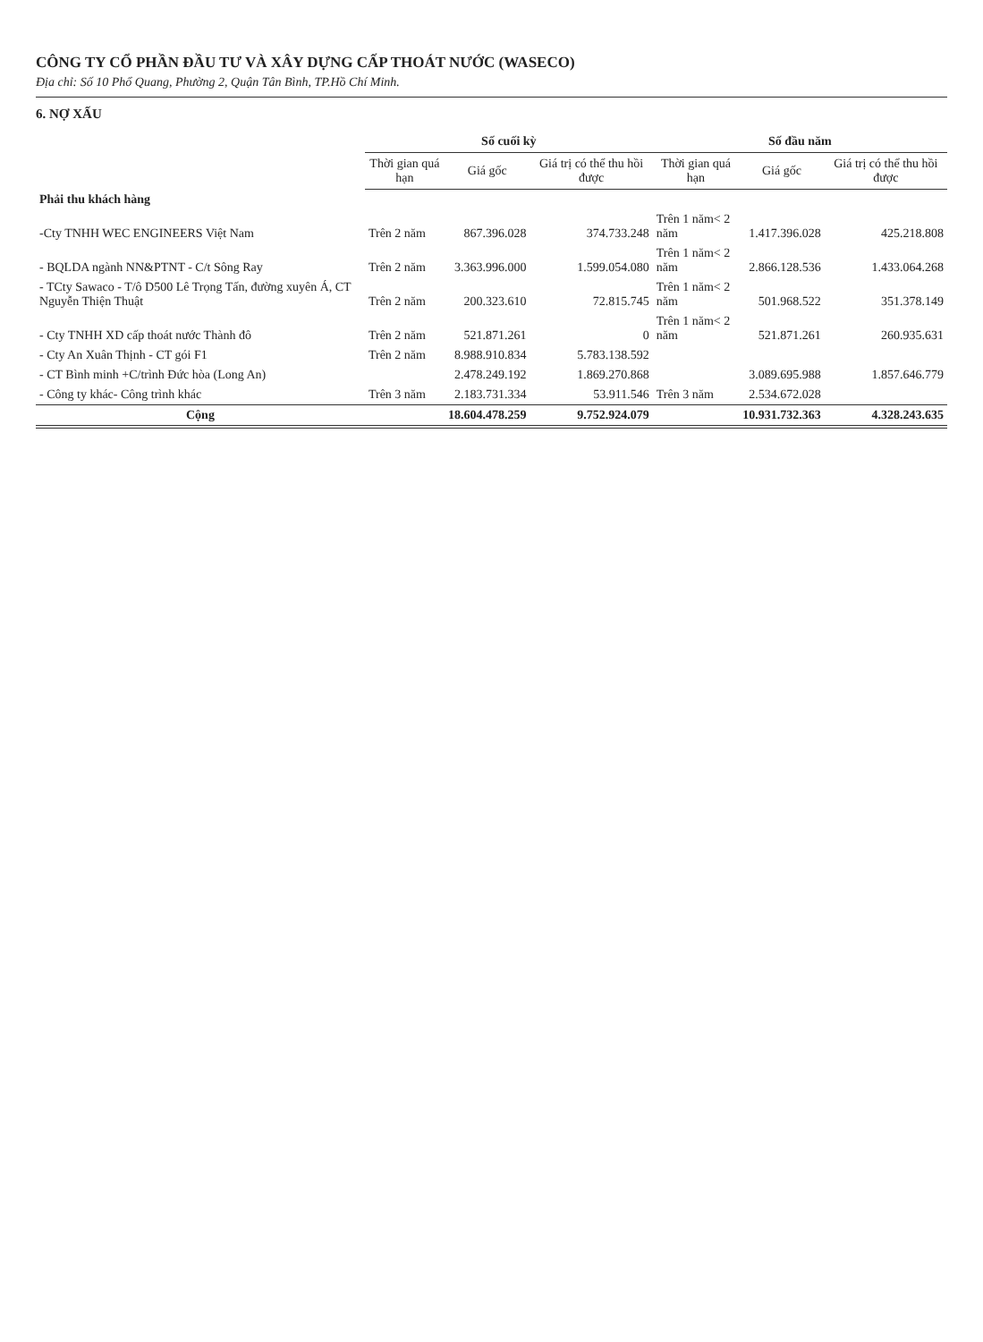CÔNG TY CỔ PHẦN ĐẦU TƯ VÀ XÂY DỰNG CẤP THOÁT NƯỚC (WASECO)
Địa chỉ: Số 10 Phổ Quang, Phường 2, Quận Tân Bình, TP.Hồ Chí Minh.
6. NỢ XẤU
| | Số cuối kỳ | | | Số đầu năm | | |
| --- | --- | --- | --- | --- | --- | --- |
| | Thời gian quá hạn | Giá gốc | Giá trị có thể thu hồi được | Thời gian quá hạn | Giá gốc | Giá trị có thể thu hồi được |
| Phải thu khách hàng | | | | | | |
| -Cty TNHH WEC ENGINEERS Việt Nam | Trên 2 năm | 867.396.028 | 374.733.248 | Trên 1 năm< 2 năm | 1.417.396.028 | 425.218.808 |
| - BQLDA ngành NN&PTNT - C/t Sông Ray | Trên 2 năm | 3.363.996.000 | 1.599.054.080 | Trên 1 năm< 2 năm | 2.866.128.536 | 1.433.064.268 |
| - TCty Sawaco - T/ô D500 Lê Trọng Tấn, đường xuyên Á, CT Nguyễn Thiện Thuật | Trên 2 năm | 200.323.610 | 72.815.745 | Trên 1 năm< 2 năm | 501.968.522 | 351.378.149 |
| - Cty TNHH XD cấp thoát nước Thành đô | Trên 2 năm | 521.871.261 | 0 | Trên 1 năm< 2 năm | 521.871.261 | 260.935.631 |
| - Cty An Xuân Thịnh - CT gói F1 | Trên 2 năm | 8.988.910.834 | 5.783.138.592 | | | |
| - CT Bình minh +C/trình Đức hòa (Long An) | | 2.478.249.192 | 1.869.270.868 | | 3.089.695.988 | 1.857.646.779 |
| - Công ty khác- Công trình khác | Trên 3 năm | 2.183.731.334 | 53.911.546 | Trên 3 năm | 2.534.672.028 | |
| Cộng | | 18.604.478.259 | 9.752.924.079 | | 10.931.732.363 | 4.328.243.635 |